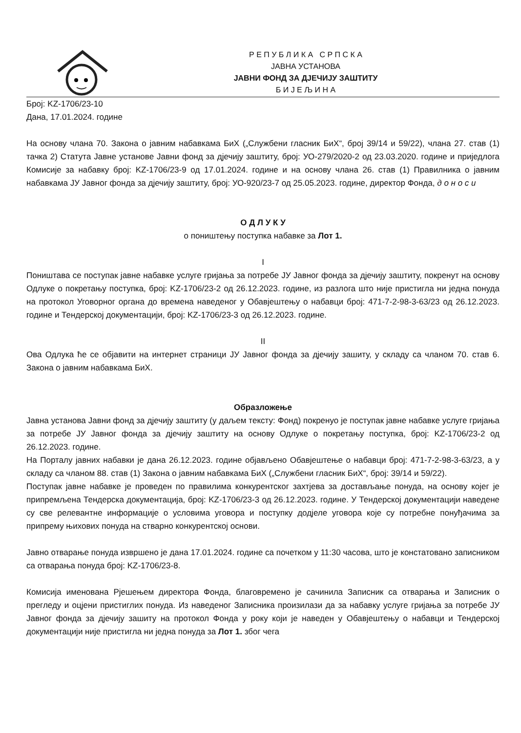Р Е П У Б Л И К А С Р П С К А
ЈАВНА УСТАНОВА
ЈАВНИ ФОНД ЗА ДЈЕЧИЈУ ЗАШТИТУ
Б И Ј Е Љ И Н А
Број: KZ-1706/23-10
Дана, 17.01.2024. године
На основу члана 70. Закона о јавним набавкама БиХ („Службени гласник БиХ“, број 39/14 и 59/22), члана 27. став (1) тачка 2) Статута Јавне установе Јавни фонд за дјечију заштиту, број: УО-279/2020-2 од 23.03.2020. године и приједлога Комисије за набавку број: KZ-1706/23-9 од 17.01.2024. године и на основу члана 26. став (1) Правилника о јавним набавкама ЈУ Јавног фонда за дјечију заштиту, број: УО-920/23-7 од 25.05.2023. године, директор Фонда, д о н о с и
О Д Л У К У
о поништењу поступка набавке за Лот 1.
I
Поништава се поступак јавне набавке услуге гријања за потребе ЈУ Јавног фонда за дјечију заштиту, покренут на основу Одлуке о покретању поступка, број: KZ-1706/23-2 од 26.12.2023. године, из разлога што није пристигла ни једна понуда на протокол Уговорног органа до времена наведеног у Обавјештењу о набавци број: 471-7-2-98-3-63/23 од 26.12.2023. године и Тендерској документацији, број: KZ-1706/23-3 од 26.12.2023. године.
II
Ова Одлука ће се објавити на интернет страници ЈУ Јавног фонда за дјечију зашиту, у складу са чланом 70. став 6. Закона о јавним набавкама БиХ.
Образложење
Јавна установа Јавни фонд за дјечију заштиту (у даљем тексту: Фонд) покренуо је поступак јавне набавке услуге гријања за потребе ЈУ Јавног фонда за дјечију заштиту на основу Одлуке о покретању поступка, број: KZ-1706/23-2 од 26.12.2023. године.
На Порталу јавних набавки је дана 26.12.2023. године објављено Обавјештење о набавци број: 471-7-2-98-3-63/23, а у складу са чланом 88. став (1) Закона о јавним набавкама БиХ („Службени гласник БиХ“, број: 39/14 и 59/22).
Поступак јавне набавке је проведен по правилима конкурентског захтјева за достављање понуда, на основу којег је припремљена Тендерска документација, број: KZ-1706/23-3 од 26.12.2023. године. У Тендерској документацији наведене су све релевантне информације о условима уговора и поступку додјеле уговора које су потребне понуђачима за припрему њихових понуда на стварно конкурентској основи.
Јавно отварање понуда извршено је дана 17.01.2024. године са почетком у 11:30 часова, што је констатовано записником са отварања понуда број: KZ-1706/23-8.
Комисија именована Рјешењем директора Фонда, благовремено је сачинила Записник са отварања и Записник о прегледу и оцјени пристиглих понуда. Из наведеног Записника произилази да за набавку услуге гријања за потребе ЈУ Јавног фонда за дјечију зашиту на протокол Фонда у року који је наведен у Обавјештењу о набавци и Тендерској документацији није пристигла ни једна понуда за Лот 1. због чега